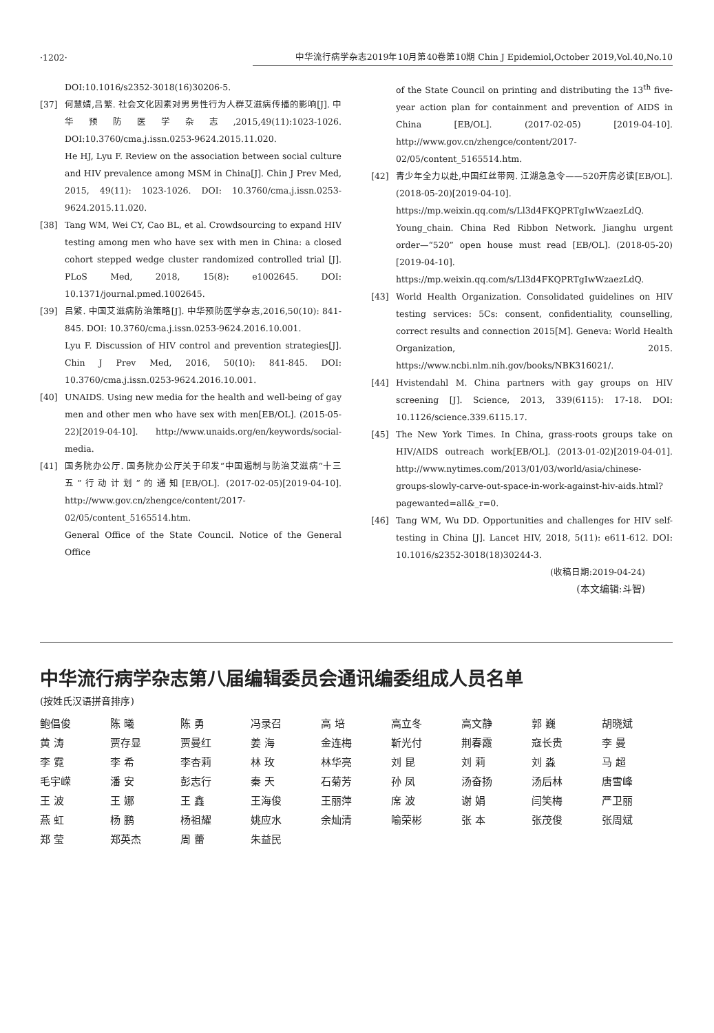·1202· 中华流行病学杂志2019年10月第40卷第10期 Chin J Epidemiol,October 2019,Vol.40,No.10
DOI:10.1016/s2352-3018(16)30206-5.
[37] 何慧婧,吕繁. 社会文化因素对男男性行为人群艾滋病传播的影响[J]. 中华预防医学杂志,2015,49(11):1023-1026. DOI:10.3760/cma.j.issn.0253-9624.2015.11.020.
He HJ, Lyu F. Review on the association between social culture and HIV prevalence among MSM in China[J]. Chin J Prev Med, 2015, 49(11): 1023-1026. DOI: 10.3760/cma.j.issn.0253-9624.2015.11.020.
[38] Tang WM, Wei CY, Cao BL, et al. Crowdsourcing to expand HIV testing among men who have sex with men in China: a closed cohort stepped wedge cluster randomized controlled trial [J]. PLoS Med, 2018, 15(8): e1002645. DOI: 10.1371/journal.pmed.1002645.
[39] 吕繁. 中国艾滋病防治策略[J]. 中华预防医学杂志,2016,50(10): 841-845. DOI: 10.3760/cma.j.issn.0253-9624.2016.10.001.
Lyu F. Discussion of HIV control and prevention strategies[J]. Chin J Prev Med, 2016, 50(10): 841-845. DOI: 10.3760/cma.j.issn.0253-9624.2016.10.001.
[40] UNAIDS. Using new media for the health and well-being of gay men and other men who have sex with men[EB/OL]. (2015-05-22)[2019-04-10]. http://www.unaids.org/en/keywords/social-media.
[41] 国务院办公厅. 国务院办公厅关于印发“中国遏制与防治艾滋病“十三五”行动计划”的通知[EB/OL]. (2017-02-05)[2019-04-10]. http://www.gov.cn/zhengce/content/2017-02/05/content_5165514.htm.
General Office of the State Council. Notice of the General Office
of the State Council on printing and distributing the 13<sup>th</sup> five-year action plan for containment and prevention of AIDS in China [EB/OL]. (2017-02-05) [2019-04-10]. http://www.gov.cn/zhengce/content/2017-02/05/content_5165514.htm.
[42] 青少年全力以赴,中国红丝带网. 江湖急急令——520开房必读[EB/OL]. (2018-05-20)[2019-04-10]. https://mp.weixin.qq.com/s/Ll3d4FKQPRTgIwWzaezLdQ.
Young_chain. China Red Ribbon Network. Jianghu urgent order—“520” open house must read [EB/OL]. (2018-05-20) [2019-04-10]. https://mp.weixin.qq.com/s/Ll3d4FKQPRTgIwWzaezLdQ.
[43] World Health Organization. Consolidated guidelines on HIV testing services: 5Cs: consent, confidentiality, counselling, correct results and connection 2015[M]. Geneva: World Health Organization, 2015. https://www.ncbi.nlm.nih.gov/books/NBK316021/.
[44] Hvistendahl M. China partners with gay groups on HIV screening [J]. Science, 2013, 339(6115): 17-18. DOI: 10.1126/science.339.6115.17.
[45] The New York Times. In China, grass-roots groups take on HIV/AIDS outreach work[EB/OL]. (2013-01-02)[2019-04-01]. http://www.nytimes.com/2013/01/03/world/asia/chinese-groups-slowly-carve-out-space-in-work-against-hiv-aids.html?pagewanted=all&_r=0.
[46] Tang WM, Wu DD. Opportunities and challenges for HIV self-testing in China [J]. Lancet HIV, 2018, 5(11): e611-612. DOI: 10.1016/s2352-3018(18)30244-3.
(收稿日期:2019-04-24)
(本文编辑:斗智)
中华流行病学杂志第八届编辑委员会通讯编委组成人员名单
(按姓氏汉语拼音排序)
| 鲍倡俊 | 陈 曦 | 陈 勇 | 冯录召 | 高 培 | 高立冬 | 高文静 | 郭 巍 | 胡晓斌 |
| 黄 涛 | 贾存显 | 贾曼红 | 姜 海 | 金连梅 | 靳光付 | 荆春霞 | 寇长贵 | 李 曼 |
| 李 霓 | 李 希 | 李杏莉 | 林 玫 | 林华亮 | 刘 昆 | 刘 莉 | 刘 淼 | 马 超 |
| 毛宇嵘 | 潘 安 | 彭志行 | 秦 天 | 石菊芳 | 孙 凤 | 汤奋扬 | 汤后林 | 唐雪峰 |
| 王 波 | 王 娜 | 王 鑫 | 王海俊 | 王丽萍 | 席 波 | 谢 娟 | 闫笑梅 | 严卫丽 |
| 燕 虹 | 杨 鹏 | 杨祖耀 | 姚应水 | 余灿清 | 喻荣彬 | 张 本 | 张茂俊 | 张周斌 |
| 郑 莹 | 郑英杰 | 周 蕾 | 朱益民 | | | | | |